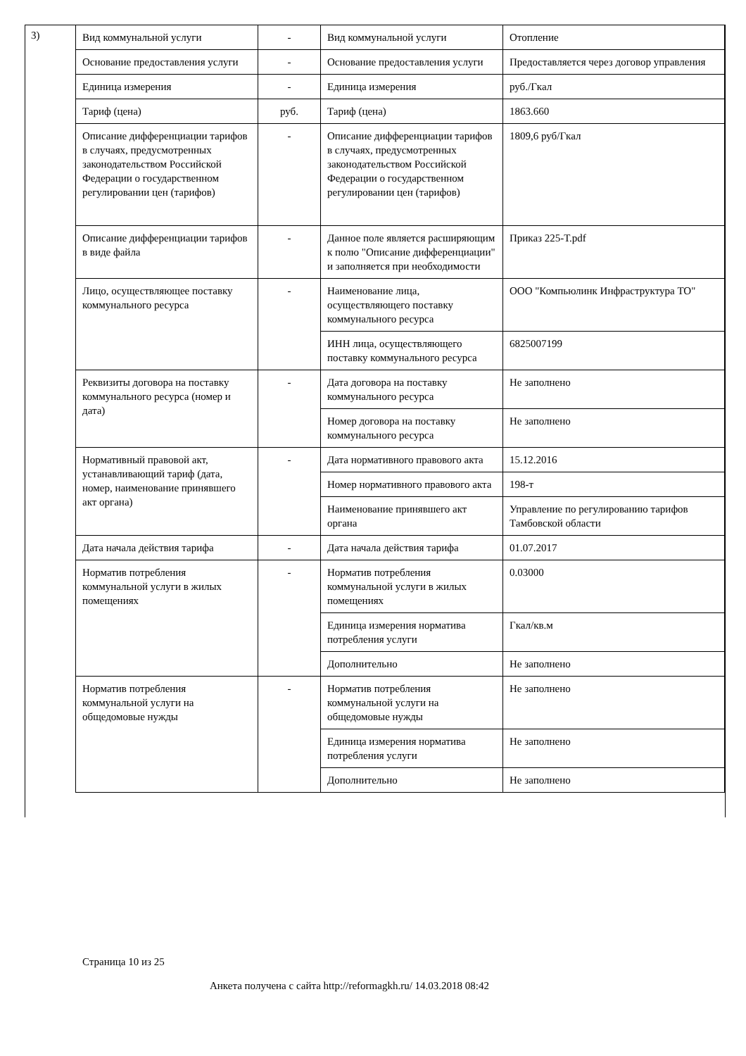3)
| Вид коммунальной услуги | - | Вид коммунальной услуги | Отопление |
| Основание предоставления услуги | - | Основание предоставления услуги | Предоставляется через договор управления |
| Единица измерения | - | Единица измерения | руб./Гкал |
| Тариф (цена) | руб. | Тариф (цена) | 1863.660 |
| Описание дифференциации тарифов в случаях, предусмотренных законодательством Российской Федерации о государственном регулировании цен (тарифов) | - | Описание дифференциации тарифов в случаях, предусмотренных законодательством Российской Федерации о государственном регулировании цен (тарифов) | 1809,6 руб/Гкал |
| Описание дифференциации тарифов в виде файла | - | Данное поле является расширяющим к полю "Описание дифференциации" и заполняется при необходимости | Приказ 225-Т.pdf |
| Лицо, осуществляющее поставку коммунального ресурса | - | Наименование лица, осуществляющего поставку коммунального ресурса | ООО "Компьюлинк Инфраструктура ТО" |
| | | ИНН лица, осуществляющего поставку коммунального ресурса | 6825007199 |
| Реквизиты договора на поставку коммунального ресурса (номер и дата) | - | Дата договора на поставку коммунального ресурса | Не заполнено |
| | | Номер договора на поставку коммунального ресурса | Не заполнено |
| Нормативный правовой акт, устанавливающий тариф (дата, номер, наименование принявшего акт органа) | - | Дата нормативного правового акта | 15.12.2016 |
| | | Номер нормативного правового акта | 198-т |
| | | Наименование принявшего акт органа | Управление по регулированию тарифов Тамбовской области |
| Дата начала действия тарифа | - | Дата начала действия тарифа | 01.07.2017 |
| Норматив потребления коммунальной услуги в жилых помещениях | - | Норматив потребления коммунальной услуги в жилых помещениях | 0.03000 |
| | | Единица измерения норматива потребления услуги | Гкал/кв.м |
| | | Дополнительно | Не заполнено |
| Норматив потребления коммунальной услуги на общедомовые нужды | - | Норматив потребления коммунальной услуги на общедомовые нужды | Не заполнено |
| | | Единица измерения норматива потребления услуги | Не заполнено |
| | | Дополнительно | Не заполнено |
Страница 10 из 25
Анкета получена с сайта http://reformagkh.ru/ 14.03.2018 08:42